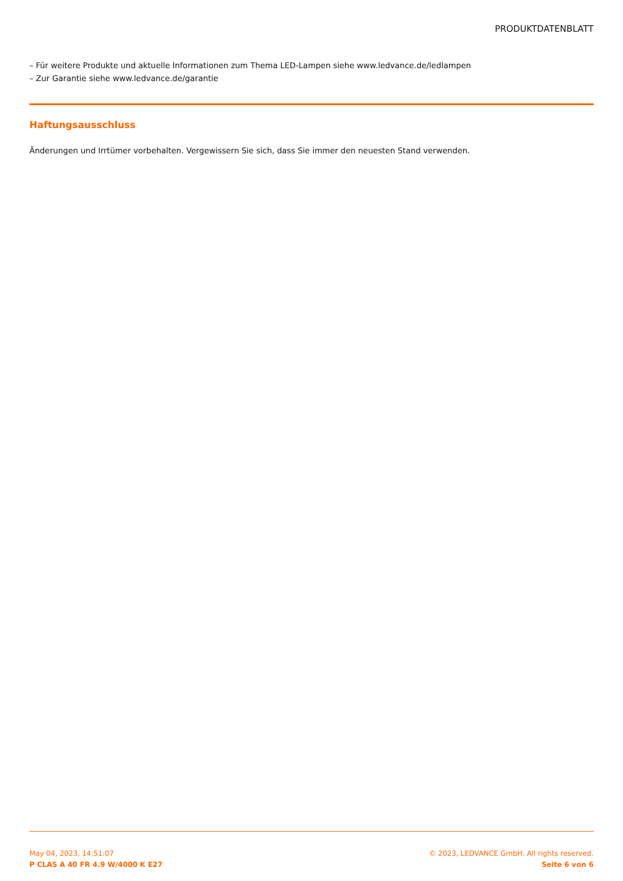PRODUKTDATENBLATT
– Für weitere Produkte und aktuelle Informationen zum Thema LED-Lampen siehe www.ledvance.de/ledlampen
– Zur Garantie siehe www.ledvance.de/garantie
Haftungsausschluss
Änderungen und Irrtümer vorbehalten. Vergewissern Sie sich, dass Sie immer den neuesten Stand verwenden.
May 04, 2023, 14:51:07
P CLAS A 40 FR 4.9 W/4000 K E27
© 2023, LEDVANCE GmbH. All rights reserved.
Seite 6 von 6